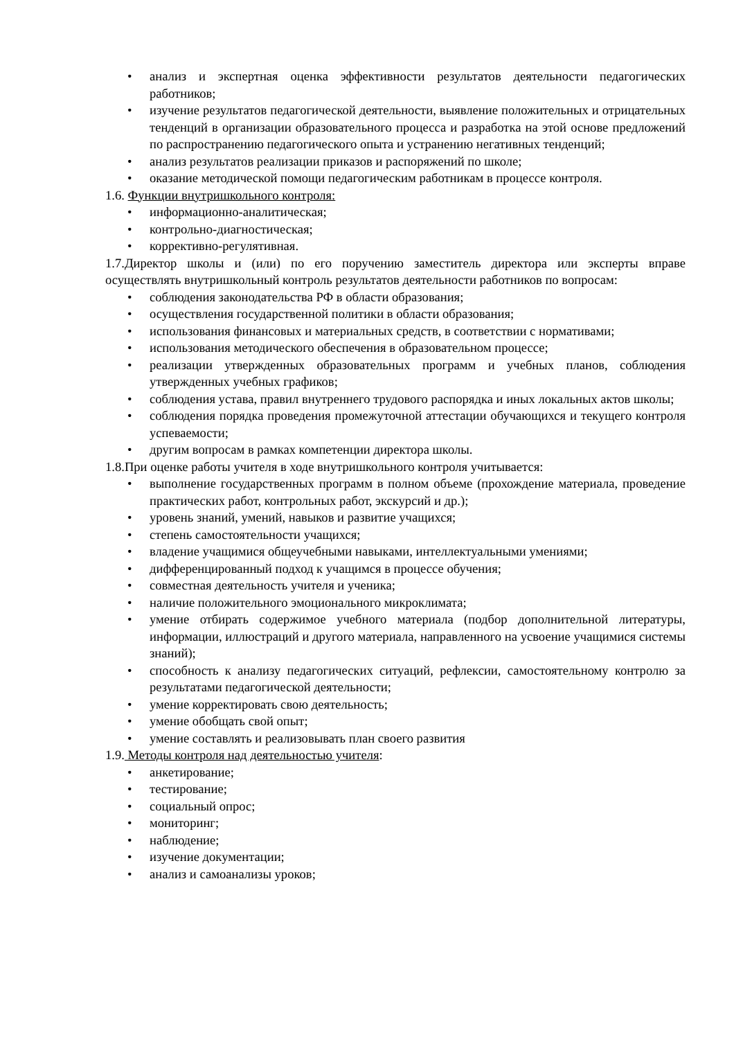• анализ и экспертная оценка эффективности результатов деятельности педагогических работников;
• изучение результатов педагогической деятельности, выявление положительных и отрицательных тенденций в организации образовательного процесса и разработка на этой основе предложений по распространению педагогического опыта и устранению негативных тенденций;
• анализ результатов реализации приказов и распоряжений по школе;
• оказание методической помощи педагогическим работникам в процессе контроля.
1.6. Функции внутришкольного контроля:
• информационно-аналитическая;
• контрольно-диагностическая;
• коррективно-регулятивная.
1.7.Директор школы и (или) по его поручению заместитель директора или эксперты вправе осуществлять внутришкольный контроль результатов деятельности работников по вопросам:
• соблюдения законодательства РФ в области образования;
• осуществления государственной политики в области образования;
• использования финансовых и материальных средств, в соответствии с нормативами;
• использования методического обеспечения в образовательном процессе;
• реализации утвержденных образовательных программ и учебных планов, соблюдения утвержденных учебных графиков;
• соблюдения устава, правил внутреннего трудового распорядка и иных локальных актов школы;
• соблюдения порядка проведения промежуточной аттестации обучающихся и текущего контроля успеваемости;
• другим вопросам в рамках компетенции директора школы.
1.8.При оценке работы учителя в ходе внутришкольного контроля учитывается:
• выполнение государственных программ в полном объеме (прохождение материала, проведение практических работ, контрольных работ, экскурсий и др.);
• уровень знаний, умений, навыков и развитие учащихся;
• степень самостоятельности учащихся;
• владение учащимися общеучебными навыками, интеллектуальными умениями;
• дифференцированный подход к учащимся в процессе обучения;
• совместная деятельность учителя и ученика;
• наличие положительного эмоционального микроклимата;
• умение отбирать содержимое учебного материала (подбор дополнительной литературы, информации, иллюстраций и другого материала, направленного на усвоение учащимися системы знаний);
• способность к анализу педагогических ситуаций, рефлексии, самостоятельному контролю за результатами педагогической деятельности;
• умение корректировать свою деятельность;
• умение обобщать свой опыт;
• умение составлять и реализовывать план своего развития
1.9. Методы контроля над деятельностью учителя:
• анкетирование;
• тестирование;
• социальный опрос;
• мониторинг;
• наблюдение;
• изучение документации;
• анализ и самоанализы уроков;